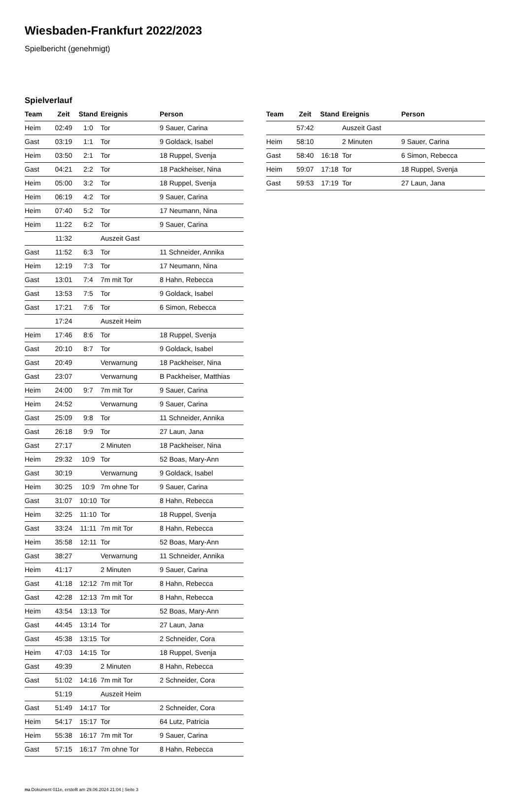Wiesbaden-Frankfurt 2022/2023
Spielbericht (genehmigt)
Spielverlauf
| Team | Zeit | Stand | Ereignis | Person |
| --- | --- | --- | --- | --- |
| Heim | 02:49 | 1:0 | Tor | 9 Sauer, Carina |
| Gast | 03:19 | 1:1 | Tor | 9 Goldack, Isabel |
| Heim | 03:50 | 2:1 | Tor | 18 Ruppel, Svenja |
| Gast | 04:21 | 2:2 | Tor | 18 Packheiser, Nina |
| Heim | 05:00 | 3:2 | Tor | 18 Ruppel, Svenja |
| Heim | 06:19 | 4:2 | Tor | 9 Sauer, Carina |
| Heim | 07:40 | 5:2 | Tor | 17 Neumann, Nina |
| Heim | 11:22 | 6:2 | Tor | 9 Sauer, Carina |
| | 11:32 | | Auszeit Gast | |
| Gast | 11:52 | 6:3 | Tor | 11 Schneider, Annika |
| Heim | 12:19 | 7:3 | Tor | 17 Neumann, Nina |
| Gast | 13:01 | 7:4 | 7m mit Tor | 8 Hahn, Rebecca |
| Gast | 13:53 | 7:5 | Tor | 9 Goldack, Isabel |
| Gast | 17:21 | 7:6 | Tor | 6 Simon, Rebecca |
| | 17:24 | | Auszeit Heim | |
| Heim | 17:46 | 8:6 | Tor | 18 Ruppel, Svenja |
| Gast | 20:10 | 8:7 | Tor | 9 Goldack, Isabel |
| Gast | 20:49 | | Verwarnung | 18 Packheiser, Nina |
| Gast | 23:07 | | Verwarnung | B Packheiser, Matthias |
| Heim | 24:00 | 9:7 | 7m mit Tor | 9 Sauer, Carina |
| Heim | 24:52 | | Verwarnung | 9 Sauer, Carina |
| Gast | 25:09 | 9:8 | Tor | 11 Schneider, Annika |
| Gast | 26:18 | 9:9 | Tor | 27 Laun, Jana |
| Gast | 27:17 | | 2 Minuten | 18 Packheiser, Nina |
| Heim | 29:32 | 10:9 | Tor | 52 Boas, Mary-Ann |
| Gast | 30:19 | | Verwarnung | 9 Goldack, Isabel |
| Heim | 30:25 | 10:9 | 7m ohne Tor | 9 Sauer, Carina |
| Gast | 31:07 | 10:10 | Tor | 8 Hahn, Rebecca |
| Heim | 32:25 | 11:10 | Tor | 18 Ruppel, Svenja |
| Gast | 33:24 | 11:11 | 7m mit Tor | 8 Hahn, Rebecca |
| Heim | 35:58 | 12:11 | Tor | 52 Boas, Mary-Ann |
| Gast | 38:27 | | Verwarnung | 11 Schneider, Annika |
| Heim | 41:17 | | 2 Minuten | 9 Sauer, Carina |
| Gast | 41:18 | 12:12 | 7m mit Tor | 8 Hahn, Rebecca |
| Gast | 42:28 | 12:13 | 7m mit Tor | 8 Hahn, Rebecca |
| Heim | 43:54 | 13:13 | Tor | 52 Boas, Mary-Ann |
| Gast | 44:45 | 13:14 | Tor | 27 Laun, Jana |
| Gast | 45:38 | 13:15 | Tor | 2 Schneider, Cora |
| Heim | 47:03 | 14:15 | Tor | 18 Ruppel, Svenja |
| Gast | 49:39 | | 2 Minuten | 8 Hahn, Rebecca |
| Gast | 51:02 | 14:16 | 7m mit Tor | 2 Schneider, Cora |
| | 51:19 | | Auszeit Heim | |
| Gast | 51:49 | 14:17 | Tor | 2 Schneider, Cora |
| Heim | 54:17 | 15:17 | Tor | 64 Lutz, Patricia |
| Heim | 55:38 | 16:17 | 7m mit Tor | 9 Sauer, Carina |
| Gast | 57:15 | 16:17 | 7m ohne Tor | 8 Hahn, Rebecca |
| Team | Zeit | Stand | Ereignis | Person |
| --- | --- | --- | --- | --- |
| | 57:42 | | Auszeit Gast | |
| Heim | 58:10 | | 2 Minuten | 9 Sauer, Carina |
| Gast | 58:40 | 16:18 | Tor | 6 Simon, Rebecca |
| Heim | 59:07 | 17:18 | Tor | 18 Ruppel, Svenja |
| Gast | 59:53 | 17:19 | Tor | 27 Laun, Jana |
nu.Dokument 011e, erstellt am 29.06.2024 21:04 | Seite 3